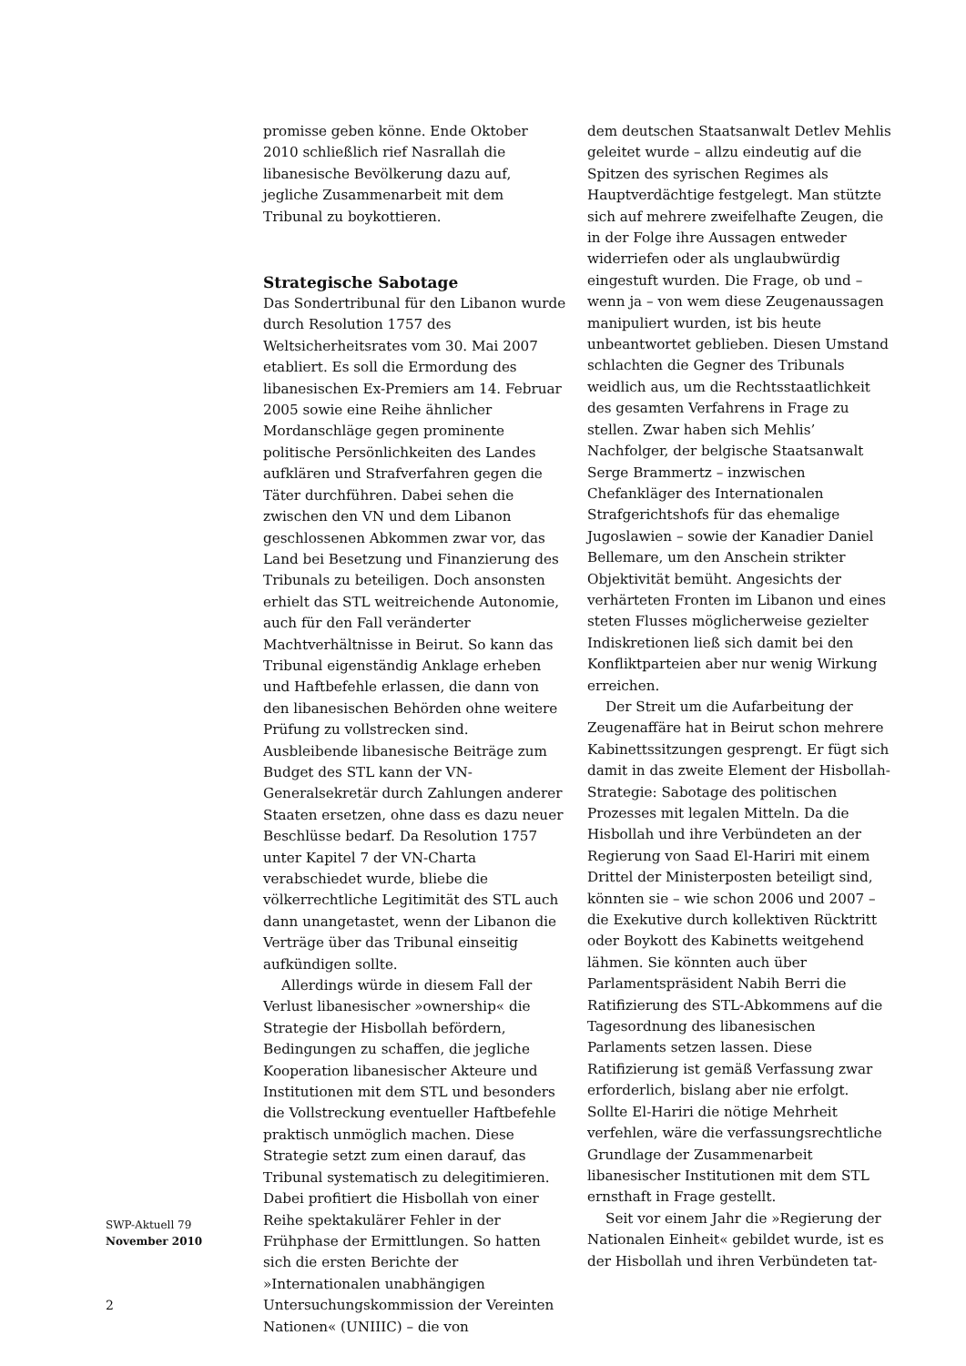promisse geben könne. Ende Oktober 2010 schließlich rief Nasrallah die libanesische Bevölkerung dazu auf, jegliche Zusammenarbeit mit dem Tribunal zu boykottieren.
Strategische Sabotage
Das Sondertribunal für den Libanon wurde durch Resolution 1757 des Weltsicherheitsrates vom 30. Mai 2007 etabliert. Es soll die Ermordung des libanesischen Ex-Premiers am 14. Februar 2005 sowie eine Reihe ähnlicher Mordanschläge gegen prominente politische Persönlichkeiten des Landes aufklären und Strafverfahren gegen die Täter durchführen. Dabei sehen die zwischen den VN und dem Libanon geschlossenen Abkommen zwar vor, das Land bei Besetzung und Finanzierung des Tribunals zu beteiligen. Doch ansonsten erhielt das STL weitreichende Autonomie, auch für den Fall veränderter Machtverhältnisse in Beirut. So kann das Tribunal eigenständig Anklage erheben und Haftbefehle erlassen, die dann von den libanesischen Behörden ohne weitere Prüfung zu vollstrecken sind. Ausbleibende libanesische Beiträge zum Budget des STL kann der VN-Generalsekretär durch Zahlungen anderer Staaten ersetzen, ohne dass es dazu neuer Beschlüsse bedarf. Da Resolution 1757 unter Kapitel 7 der VN-Charta verabschiedet wurde, bliebe die völkerrechtliche Legitimität des STL auch dann unangetastet, wenn der Libanon die Verträge über das Tribunal einseitig aufkündigen sollte.
Allerdings würde in diesem Fall der Verlust libanesischer »ownership« die Strategie der Hisbollah befördern, Bedingungen zu schaffen, die jegliche Kooperation libanesischer Akteure und Institutionen mit dem STL und besonders die Vollstreckung eventueller Haftbefehle praktisch unmöglich machen. Diese Strategie setzt zum einen darauf, das Tribunal systematisch zu delegitimieren. Dabei profitiert die Hisbollah von einer Reihe spektakulärer Fehler in der Frühphase der Ermittlungen. So hatten sich die ersten Berichte der »Internationalen unabhängigen Untersuchungskommission der Vereinten Nationen« (UNIIIC) – die von
dem deutschen Staatsanwalt Detlev Mehlis geleitet wurde – allzu eindeutig auf die Spitzen des syrischen Regimes als Hauptverdächtige festgelegt. Man stützte sich auf mehrere zweifelhafte Zeugen, die in der Folge ihre Aussagen entweder widerriefen oder als unglaubwürdig eingestuft wurden. Die Frage, ob und – wenn ja – von wem diese Zeugenaussagen manipuliert wurden, ist bis heute unbeantwortet geblieben. Diesen Umstand schlachten die Gegner des Tribunals weidlich aus, um die Rechtsstaatlichkeit des gesamten Verfahrens in Frage zu stellen. Zwar haben sich Mehlis’ Nachfolger, der belgische Staatsanwalt Serge Brammertz – inzwischen Chefankläger des Internationalen Strafgerichtshofs für das ehemalige Jugoslawien – sowie der Kanadier Daniel Bellemare, um den Anschein strikter Objektivität bemüht. Angesichts der verhärteten Fronten im Libanon und eines steten Flusses möglicherweise gezielter Indiskretionen ließ sich damit bei den Konfliktparteien aber nur wenig Wirkung erreichen.
Der Streit um die Aufarbeitung der Zeugenaffäre hat in Beirut schon mehrere Kabinettssitzungen gesprengt. Er fügt sich damit in das zweite Element der Hisbollah-Strategie: Sabotage des politischen Prozesses mit legalen Mitteln. Da die Hisbollah und ihre Verbündeten an der Regierung von Saad El-Hariri mit einem Drittel der Ministerposten beteiligt sind, könnten sie – wie schon 2006 und 2007 – die Exekutive durch kollektiven Rücktritt oder Boykott des Kabinetts weitgehend lähmen. Sie könnten auch über Parlamentspräsident Nabih Berri die Ratifizierung des STL-Abkommens auf die Tagesordnung des libanesischen Parlaments setzen lassen. Diese Ratifizierung ist gemäß Verfassung zwar erforderlich, bislang aber nie erfolgt. Sollte El-Hariri die nötige Mehrheit verfehlen, wäre die verfassungsrechtliche Grundlage der Zusammenarbeit libanesischer Institutionen mit dem STL ernsthaft in Frage gestellt.
Seit vor einem Jahr die »Regierung der Nationalen Einheit« gebildet wurde, ist es der Hisbollah und ihren Verbündeten tat-
SWP-Aktuell 79
November 2010
2